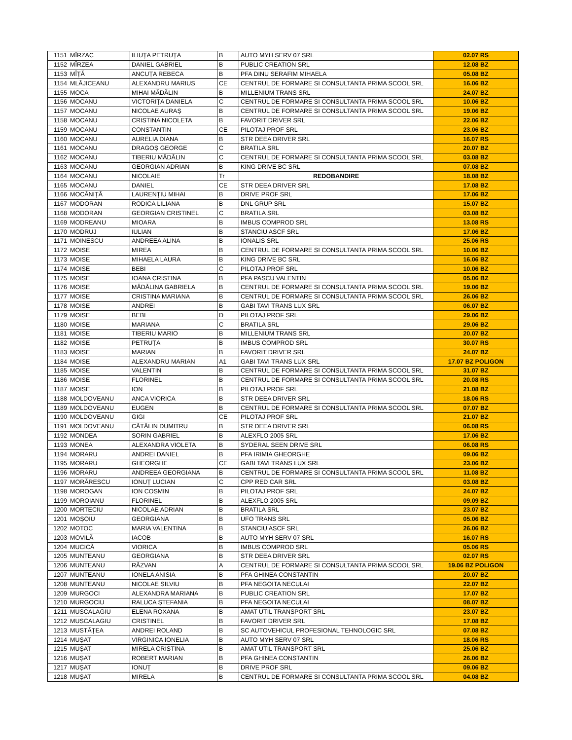| 1151 | MÎRZAC | ILIUȚA PETRUȚA | B | AUTO MYH SERV 07 SRL | 02.07 RS |
| 1152 | MÎRZEA | DANIEL GABRIEL | B | PUBLIC CREATION SRL | 12.08 BZ |
| 1153 | MÎȚĂ | ANCUȚA REBECA | B | PFA DINU SERAFIM MIHAELA | 05.08 BZ |
| 1154 | MLĂJICEANU | ALEXANDRU MARIUS | CE | CENTRUL DE FORMARE SI CONSULTANTA PRIMA SCOOL SRL | 16.06 BZ |
| 1155 | MOCA | MIHAI MĂDĂLIN | B | MILLENIUM TRANS SRL | 24.07 BZ |
| 1156 | MOCANU | VICTORIȚA DANIELA | C | CENTRUL DE FORMARE SI CONSULTANTA PRIMA SCOOL SRL | 10.06 BZ |
| 1157 | MOCANU | NICOLAE AURAȘ | B | CENTRUL DE FORMARE SI CONSULTANTA PRIMA SCOOL SRL | 19.06 BZ |
| 1158 | MOCANU | CRISTINA NICOLETA | B | FAVORIT DRIVER SRL | 22.06 BZ |
| 1159 | MOCANU | CONSTANTIN | CE | PILOTAJ PROF SRL | 23.06 BZ |
| 1160 | MOCANU | AURELIA DIANA | B | STR DEEA DRIVER SRL | 16.07 RS |
| 1161 | MOCANU | DRAGOȘ GEORGE | C | BRATILA SRL | 20.07 BZ |
| 1162 | MOCANU | TIBERIU MĂDĂLIN | C | CENTRUL DE FORMARE SI CONSULTANTA PRIMA SCOOL SRL | 03.08 BZ |
| 1163 | MOCANU | GEORGIAN ADRIAN | B | KING DRIVE BC SRL | 07.08 BZ |
| 1164 | MOCANU | NICOLAIE | Tr | REDOBANDIRE | 18.08 BZ |
| 1165 | MOCANU | DANIEL | CE | STR DEEA DRIVER SRL | 17.08 BZ |
| 1166 | MOCĂNIȚĂ | LAURENȚIU MIHAI | B | DRIVE PROF SRL | 17.06 BZ |
| 1167 | MODORAN | RODICA LILIANA | B | DNL GRUP SRL | 15.07 BZ |
| 1168 | MODORAN | GEORGIAN CRISTINEL | C | BRATILA SRL | 03.08 BZ |
| 1169 | MODREANU | MIOARA | B | IMBUS COMPROD SRL | 13.08 RS |
| 1170 | MODRUJ | IULIAN | B | STANCIU ASCF SRL | 17.06 BZ |
| 1171 | MOINESCU | ANDREEA ALINA | B | IONALIS SRL | 25.06 RS |
| 1172 | MOISE | MIREA | B | CENTRUL DE FORMARE SI CONSULTANTA PRIMA SCOOL SRL | 10.06 BZ |
| 1173 | MOISE | MIHAELA LAURA | B | KING DRIVE BC SRL | 16.06 BZ |
| 1174 | MOISE | BEBI | C | PILOTAJ PROF SRL | 10.06 BZ |
| 1175 | MOISE | IOANA CRISTINA | B | PFA PASCU VALENTIN | 05.06 BZ |
| 1176 | MOISE | MĂDĂLINA GABRIELA | B | CENTRUL DE FORMARE SI CONSULTANTA PRIMA SCOOL SRL | 19.06 BZ |
| 1177 | MOISE | CRISTINA MARIANA | B | CENTRUL DE FORMARE SI CONSULTANTA PRIMA SCOOL SRL | 26.06 BZ |
| 1178 | MOISE | ANDREI | B | GABI TAVI TRANS LUX SRL | 06.07 BZ |
| 1179 | MOISE | BEBI | D | PILOTAJ PROF SRL | 29.06 BZ |
| 1180 | MOISE | MARIANA | C | BRATILA SRL | 29.06 BZ |
| 1181 | MOISE | TIBERIU MARIO | B | MILLENIUM TRANS SRL | 20.07 BZ |
| 1182 | MOISE | PETRUȚA | B | IMBUS COMPROD SRL | 30.07 RS |
| 1183 | MOISE | MARIAN | B | FAVORIT DRIVER SRL | 24.07 BZ |
| 1184 | MOISE | ALEXANDRU MARIAN | A1 | GABI TAVI TRANS LUX SRL | 17.07 BZ POLIGON |
| 1185 | MOISE | VALENTIN | B | CENTRUL DE FORMARE SI CONSULTANTA PRIMA SCOOL SRL | 31.07 BZ |
| 1186 | MOISE | FLORINEL | B | CENTRUL DE FORMARE SI CONSULTANTA PRIMA SCOOL SRL | 20.08 RS |
| 1187 | MOISE | ION | B | PILOTAJ PROF SRL | 21.08 BZ |
| 1188 | MOLDOVEANU | ANCA VIORICA | B | STR DEEA DRIVER SRL | 18.06 RS |
| 1189 | MOLDOVEANU | EUGEN | B | CENTRUL DE FORMARE SI CONSULTANTA PRIMA SCOOL SRL | 07.07 BZ |
| 1190 | MOLDOVEANU | GIGI | CE | PILOTAJ PROF SRL | 21.07 BZ |
| 1191 | MOLDOVEANU | CĂTĂLIN DUMITRU | B | STR DEEA DRIVER SRL | 06.08 RS |
| 1192 | MONDEA | SORIN GABRIEL | B | ALEXFLO 2005 SRL | 17.06 BZ |
| 1193 | MONEA | ALEXANDRA VIOLETA | B | SYDERAL SEEN DRIVE SRL | 06.08 RS |
| 1194 | MORARU | ANDREI DANIEL | B | PFA IRIMIA GHEORGHE | 09.06 BZ |
| 1195 | MORARU | GHEORGHE | CE | GABI TAVI TRANS LUX SRL | 23.06 BZ |
| 1196 | MORARU | ANDREEA GEORGIANA | B | CENTRUL DE FORMARE SI CONSULTANTA PRIMA SCOOL SRL | 11.08 BZ |
| 1197 | MORĂRESCU | IONUȚ LUCIAN | C | CPP RED CAR SRL | 03.08 BZ |
| 1198 | MOROGAN | ION COSMIN | B | PILOTAJ PROF SRL | 24.07 BZ |
| 1199 | MOROIANU | FLORINEL | B | ALEXFLO 2005 SRL | 09.09 BZ |
| 1200 | MORTECIU | NICOLAE ADRIAN | B | BRATILA SRL | 23.07 BZ |
| 1201 | MOȘOIU | GEORGIANA | B | UFO TRANS SRL | 05.06 BZ |
| 1202 | MOTOC | MARIA VALENTINA | B | STANCIU ASCF SRL | 26.06 BZ |
| 1203 | MOVILĂ | IACOB | B | AUTO MYH SERV 07 SRL | 16.07 RS |
| 1204 | MUCICĂ | VIORICA | B | IMBUS COMPROD SRL | 05.06 RS |
| 1205 | MUNTEANU | GEORGIANA | B | STR DEEA DRIVER SRL | 02.07 RS |
| 1206 | MUNTEANU | RĂZVAN | A | CENTRUL DE FORMARE SI CONSULTANTA PRIMA SCOOL SRL | 19.06 BZ POLIGON |
| 1207 | MUNTEANU | IONELA ANISIA | B | PFA GHINEA CONSTANTIN | 20.07 BZ |
| 1208 | MUNTEANU | NICOLAE SILVIU | B | PFA NEGOITA NECULAI | 22.07 BZ |
| 1209 | MURGOCI | ALEXANDRA MARIANA | B | PUBLIC CREATION SRL | 17.07 BZ |
| 1210 | MURGOCIU | RALUCA ȘTEFANIA | B | PFA NEGOITA NECULAI | 08.07 BZ |
| 1211 | MUSCALAGIU | ELENA ROXANA | B | AMAT UTIL TRANSPORT SRL | 23.07 BZ |
| 1212 | MUSCALAGIU | CRISTINEL | B | FAVORIT DRIVER SRL | 17.08 BZ |
| 1213 | MUSTĂȚEA | ANDREI ROLAND | B | SC AUTOVEHICUL PROFESIONAL TEHNOLOGIC SRL | 07.08 BZ |
| 1214 | MUȘAT | VIRGINICA IONELIA | B | AUTO MYH SERV 07 SRL | 18.06 RS |
| 1215 | MUȘAT | MIRELA CRISTINA | B | AMAT UTIL TRANSPORT SRL | 25.06 BZ |
| 1216 | MUȘAT | ROBERT MARIAN | B | PFA GHINEA CONSTANTIN | 26.06 BZ |
| 1217 | MUȘAT | IONUȚ | B | DRIVE PROF SRL | 09.06 BZ |
| 1218 | MUȘAT | MIRELA | B | CENTRUL DE FORMARE SI CONSULTANTA PRIMA SCOOL SRL | 04.08 BZ |